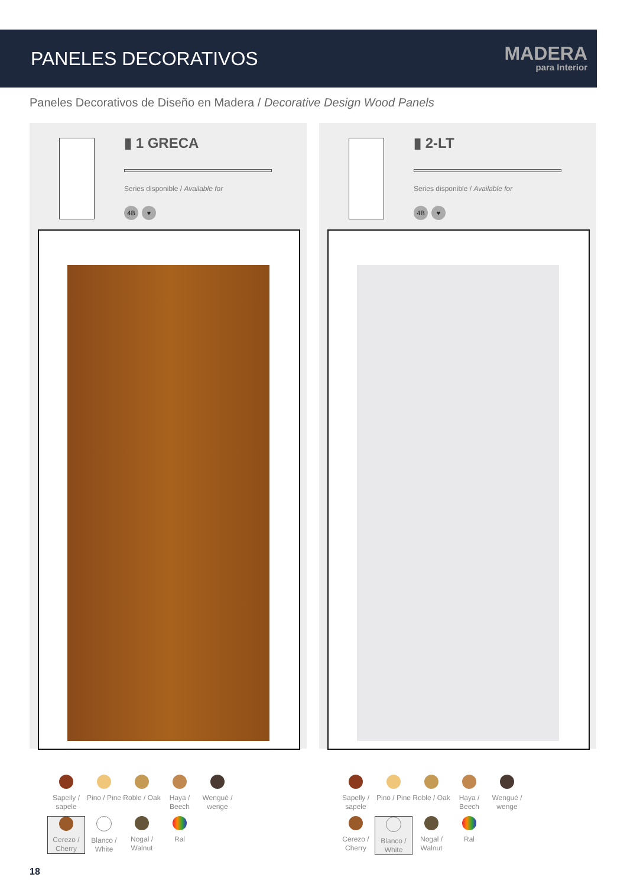PANELES DECORATIVOS
MADERA
para Interior
Paneles Decorativos de Diseño en Madera / Decorative Design Wood Panels
▮ 1 GRECA
Series disponible / Available for
4B ♥
▮ 2-LT
Series disponible / Available for
4B ♥
Sapelly / sapele
Pino / Pine
Roble / Oak
Haya / Beech
Wengué / wenge
Cerezo / Cherry
Blanco / White
Nogal / Walnut
Ral
Sapelly / sapele
Pino / Pine
Roble / Oak
Haya / Beech
Wengué / wenge
Cerezo / Cherry
Blanco / White
Nogal / Walnut
Ral
18